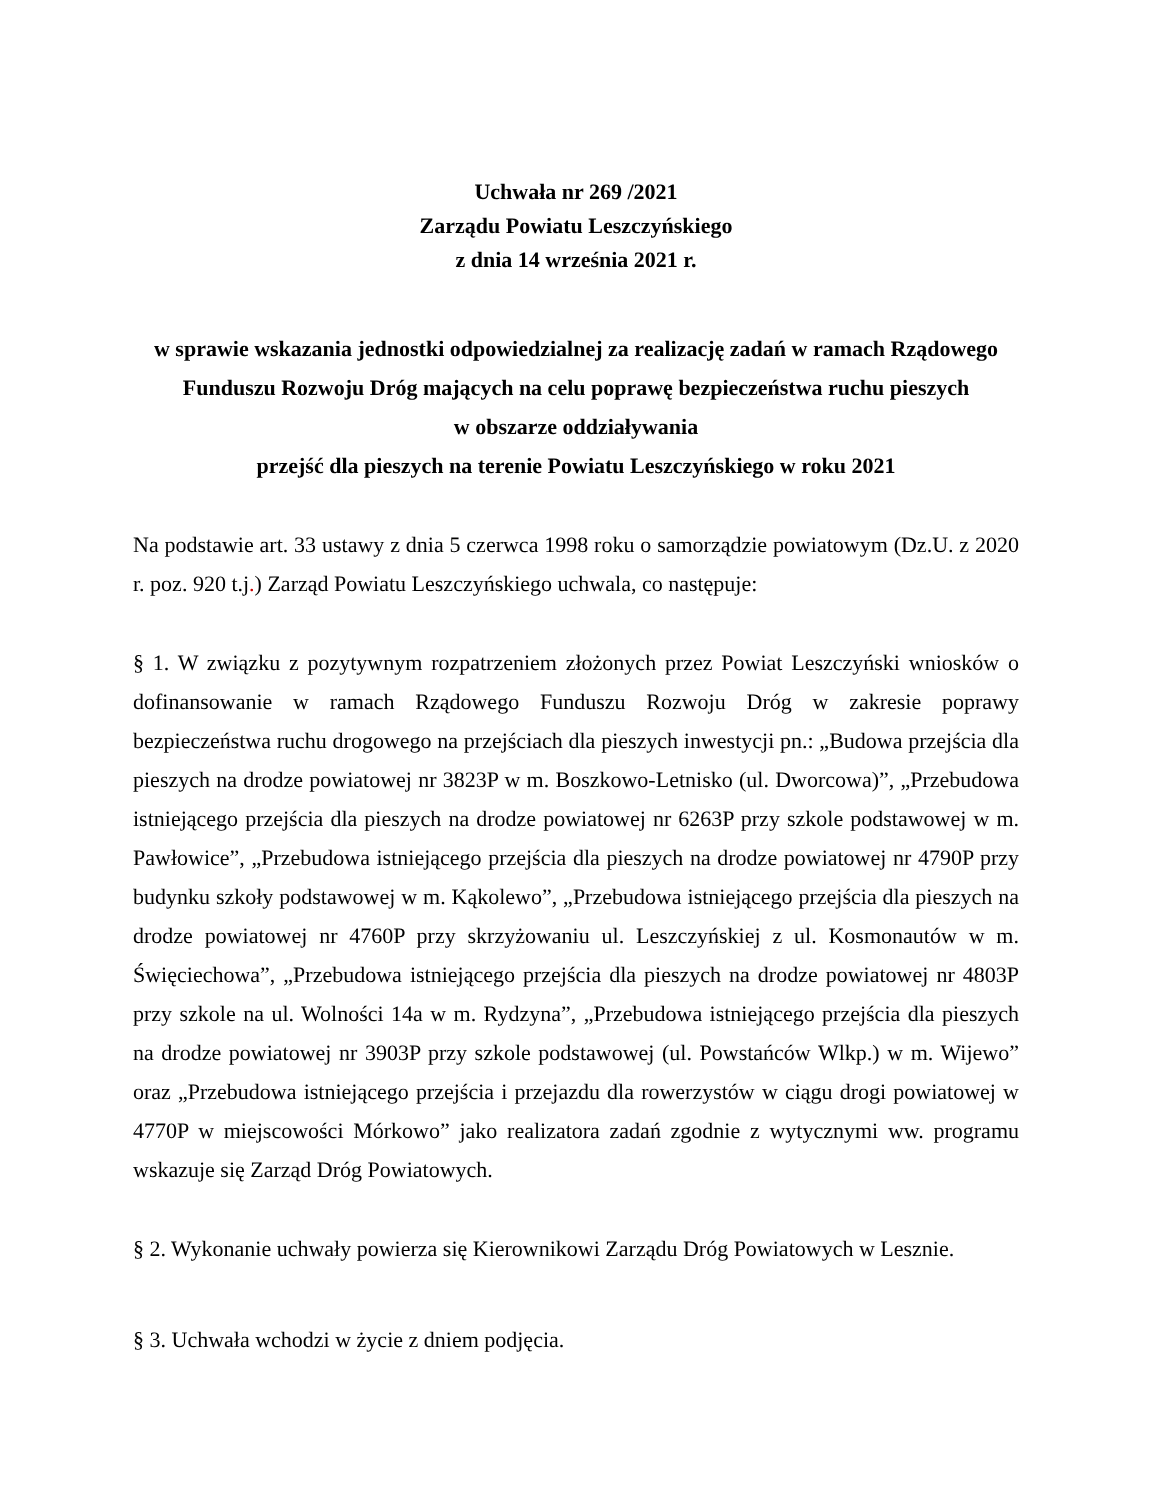Uchwała nr 269 /2021
Zarządu Powiatu Leszczyńskiego
z dnia 14 września 2021 r.
w sprawie wskazania jednostki odpowiedzialnej za realizację zadań w ramach Rządowego Funduszu Rozwoju Dróg mających na celu poprawę bezpieczeństwa ruchu pieszych
w obszarze oddziaływania
przejść dla pieszych na terenie Powiatu Leszczyńskiego w roku 2021
Na podstawie art. 33 ustawy z dnia 5 czerwca 1998 roku o samorządzie powiatowym (Dz.U. z 2020 r. poz. 920 t.j.) Zarząd Powiatu Leszczyńskiego uchwala, co następuje:
§ 1. W związku z pozytywnym rozpatrzeniem złożonych przez Powiat Leszczyński wniosków o dofinansowanie w ramach Rządowego Funduszu Rozwoju Dróg w zakresie poprawy bezpieczeństwa ruchu drogowego na przejściach dla pieszych inwestycji pn.: „Budowa przejścia dla pieszych na drodze powiatowej nr 3823P w m. Boszkowo-Letnisko (ul. Dworcowa)”, „Przebudowa istniejącego przejścia dla pieszych na drodze powiatowej nr 6263P przy szkole podstawowej w m. Pawłowice”, „Przebudowa istniejącego przejścia dla pieszych na drodze powiatowej nr 4790P przy budynku szkoły podstawowej w m. Kąkolewo”, „Przebudowa istniejącego przejścia dla pieszych na drodze powiatowej nr 4760P przy skrzyżowaniu ul. Leszczyńskiej z ul. Kosmonautów w m. Święciechowa”, „Przebudowa istniejącego przejścia dla pieszych na drodze powiatowej nr 4803P przy szkole na ul. Wolności 14a w m. Rydzyna”, „Przebudowa istniejącego przejścia dla pieszych na drodze powiatowej nr 3903P przy szkole podstawowej (ul. Powstańców Wlkp.) w m. Wijewo” oraz „Przebudowa istniejącego przejścia i przejazdu dla rowerzystów w ciągu drogi powiatowej w 4770P w miejscowości Mórkowo” jako realizatora zadań zgodnie z wytycznymi ww. programu wskazuje się Zarząd Dróg Powiatowych.
§ 2. Wykonanie uchwały powierza się Kierownikowi Zarządu Dróg Powiatowych w Lesznie.
§ 3. Uchwała wchodzi w życie z dniem podjęcia.